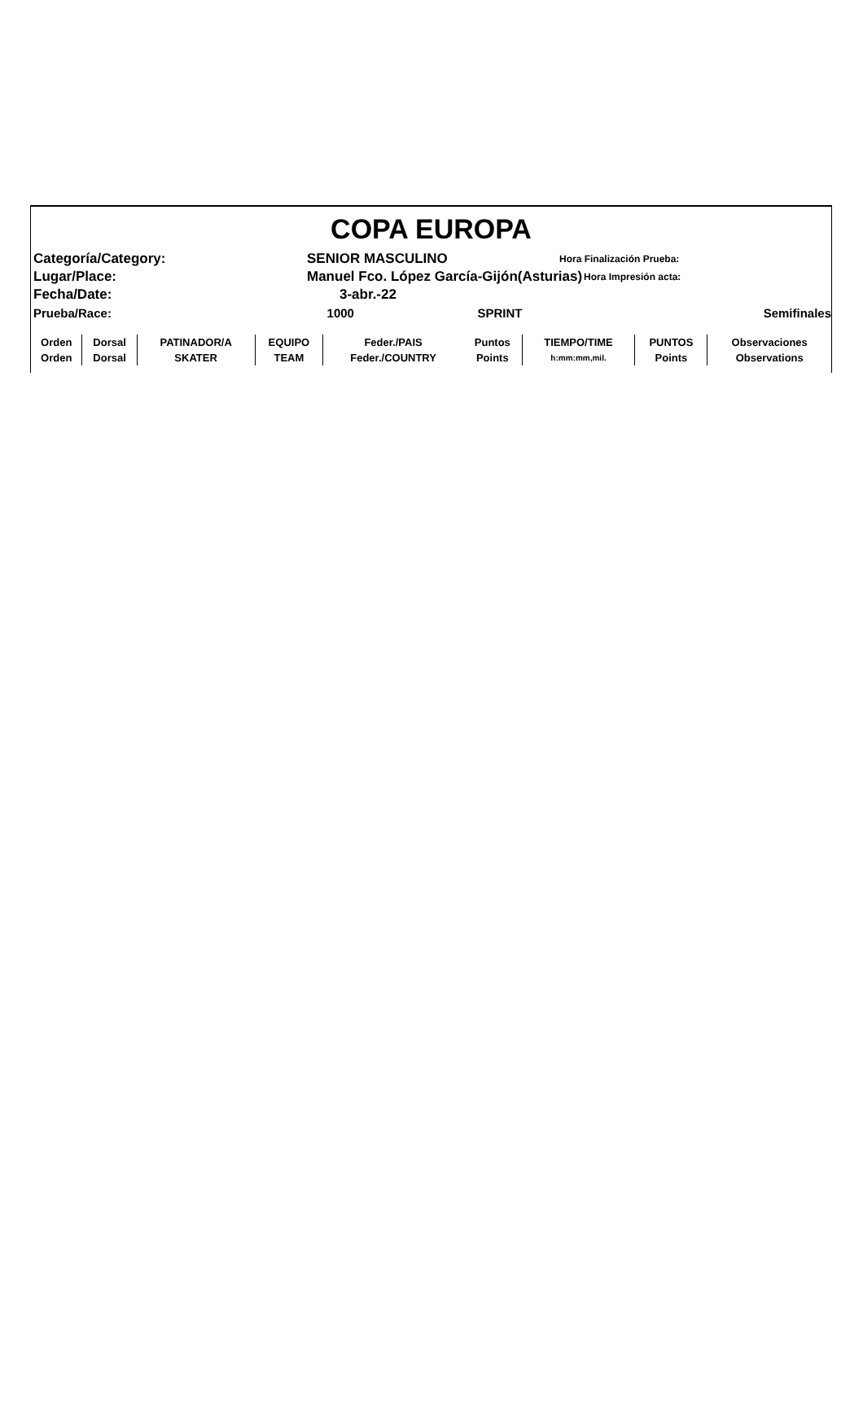COPA EUROPA
Categoría/Category: SENIOR MASCULINO Hora Finalización Prueba:
Lugar/Place: Manuel Fco. López García-Gijón(Asturias) Hora Impresión acta:
Fecha/Date: 3-abr.-22
Prueba/Race: 1000 SPRINT Semifinales
| Orden | Dorsal | PATINADOR/A | EQUIPO | Feder./PAIS | Puntos | TIEMPO/TIME | PUNTOS | Observaciones |
| Orden | Dorsal | SKATER | TEAM | Feder./COUNTRY | Points | h:mm:mm,mil. | Points | Observations |